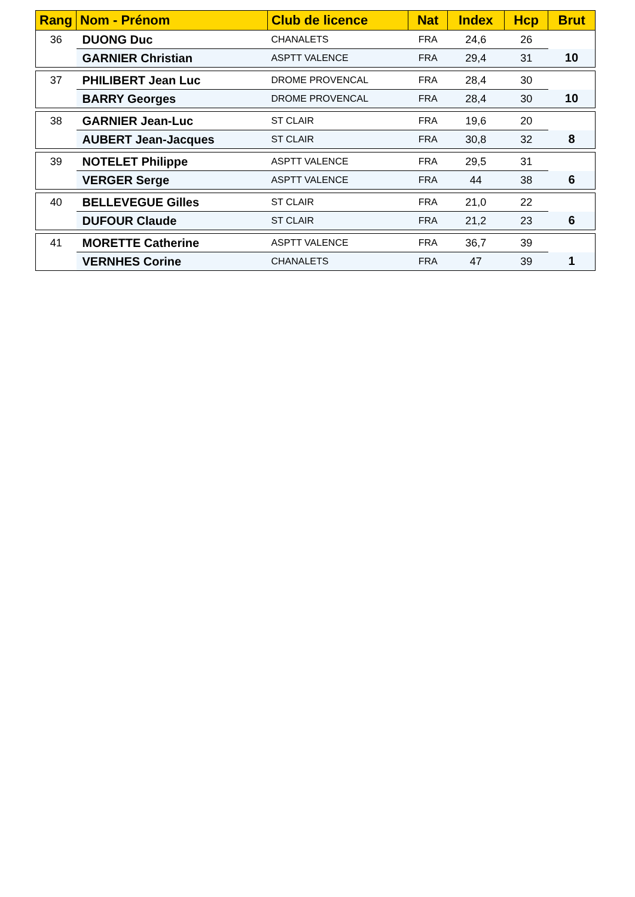| Rang | Nom - Prénom | Club de licence | Nat | Index | Hcp | Brut |
| --- | --- | --- | --- | --- | --- | --- |
| 36 | DUONG Duc | CHANALETS | FRA | 24,6 | 26 | |
| | GARNIER Christian | ASPTT VALENCE | FRA | 29,4 | 31 | 10 |
| 37 | PHILIBERT Jean Luc | DROME PROVENCAL | FRA | 28,4 | 30 | |
| | BARRY Georges | DROME PROVENCAL | FRA | 28,4 | 30 | 10 |
| 38 | GARNIER Jean-Luc | ST CLAIR | FRA | 19,6 | 20 | |
| | AUBERT Jean-Jacques | ST CLAIR | FRA | 30,8 | 32 | 8 |
| 39 | NOTELET Philippe | ASPTT VALENCE | FRA | 29,5 | 31 | |
| | VERGER Serge | ASPTT VALENCE | FRA | 44 | 38 | 6 |
| 40 | BELLEVEGUE Gilles | ST CLAIR | FRA | 21,0 | 22 | |
| | DUFOUR Claude | ST CLAIR | FRA | 21,2 | 23 | 6 |
| 41 | MORETTE Catherine | ASPTT VALENCE | FRA | 36,7 | 39 | |
| | VERNHES Corine | CHANALETS | FRA | 47 | 39 | 1 |